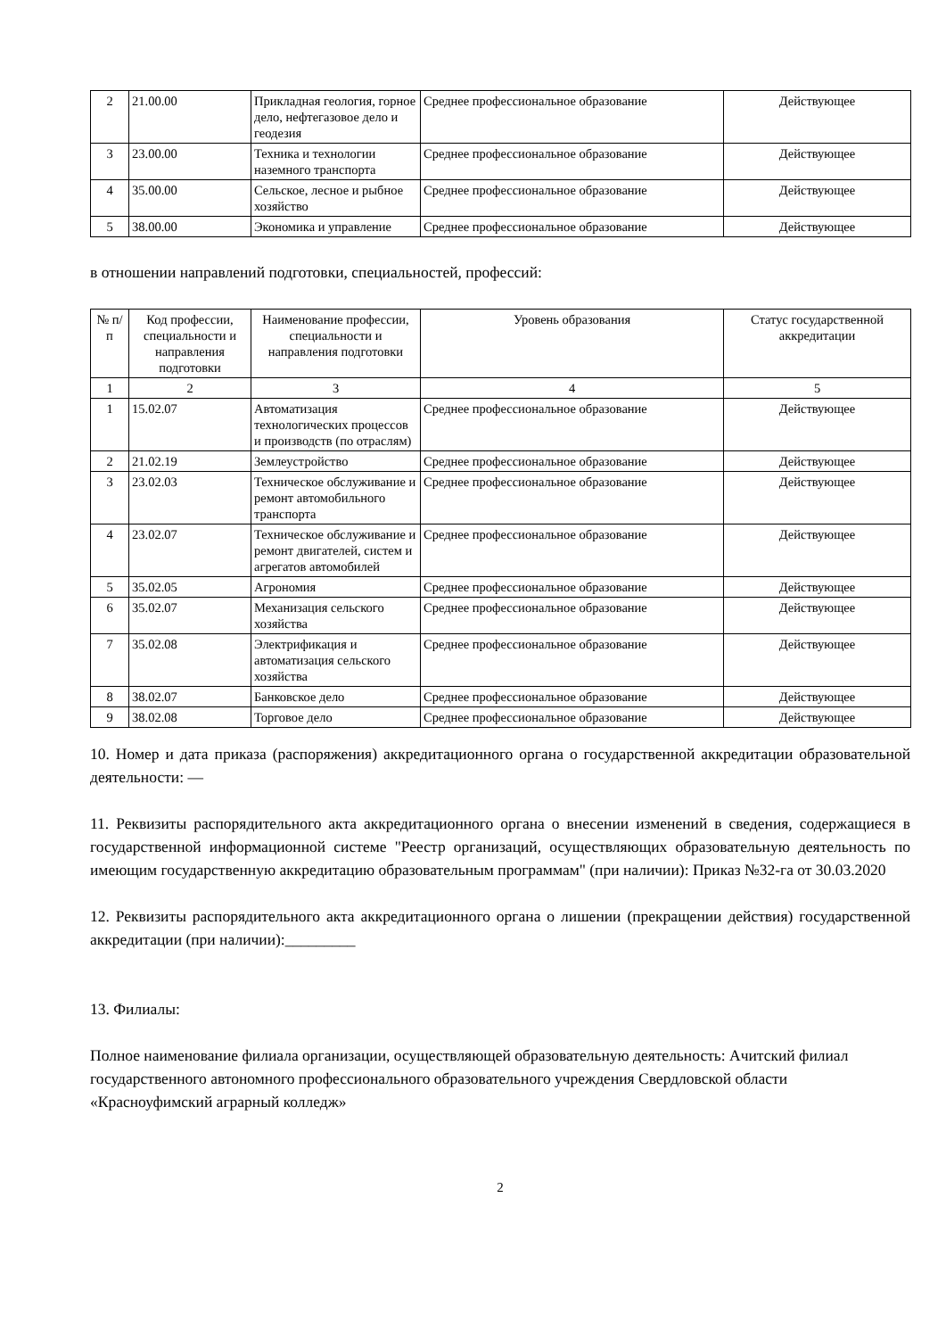| 2 | 21.00.00 | Прикладная геология, горное дело, нефтегазовое дело и геодезия | Среднее профессиональное образование | Действующее |
| 3 | 23.00.00 | Техника и технологии наземного транспорта | Среднее профессиональное образование | Действующее |
| 4 | 35.00.00 | Сельское, лесное и рыбное хозяйство | Среднее профессиональное образование | Действующее |
| 5 | 38.00.00 | Экономика и управление | Среднее профессиональное образование | Действующее |
в отношении направлений подготовки, специальностей, профессий:
| № п/п | Код профессии, специальности и направления подготовки | Наименование профессии, специальности и направления подготовки | Уровень образования | Статус государственной аккредитации |
| 1 | 2 | 3 | 4 | 5 |
| 1 | 15.02.07 | Автоматизация технологических процессов и производств (по отраслям) | Среднее профессиональное образование | Действующее |
| 2 | 21.02.19 | Землеустройство | Среднее профессиональное образование | Действующее |
| 3 | 23.02.03 | Техническое обслуживание и ремонт автомобильного транспорта | Среднее профессиональное образование | Действующее |
| 4 | 23.02.07 | Техническое обслуживание и ремонт двигателей, систем и агрегатов автомобилей | Среднее профессиональное образование | Действующее |
| 5 | 35.02.05 | Агрономия | Среднее профессиональное образование | Действующее |
| 6 | 35.02.07 | Механизация сельского хозяйства | Среднее профессиональное образование | Действующее |
| 7 | 35.02.08 | Электрификация и автоматизация сельского хозяйства | Среднее профессиональное образование | Действующее |
| 8 | 38.02.07 | Банковское дело | Среднее профессиональное образование | Действующее |
| 9 | 38.02.08 | Торговое дело | Среднее профессиональное образование | Действующее |
10. Номер и дата приказа (распоряжения) аккредитационного органа о государственной аккредитации образовательной деятельности: —
11. Реквизиты распорядительного акта аккредитационного органа о внесении изменений в сведения, содержащиеся в государственной информационной системе "Реестр организаций, осуществляющих образовательную деятельность по имеющим государственную аккредитацию образовательным программам" (при наличии): Приказ №32-га от 30.03.2020
12. Реквизиты распорядительного акта аккредитационного органа о лишении (прекращении действия) государственной аккредитации (при наличии):_________
13. Филиалы:
Полное наименование филиала организации, осуществляющей образовательную деятельность: Ачитский филиал государственного автономного профессионального образовательного учреждения Свердловской области «Красноуфимский аграрный колледж»
2